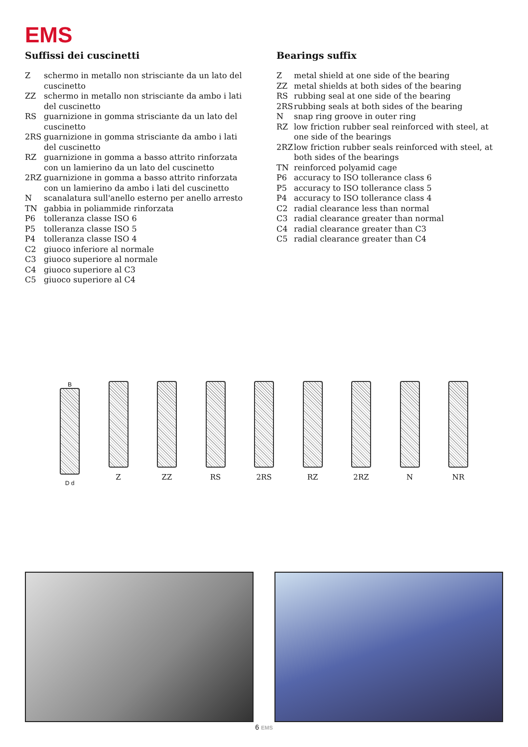EMS
Suffissi dei cuscinetti
Zschermo in metallo non strisciante da un lato del cuscinetto
ZZ schermo in metallo non strisciante da ambo i lati del cuscinetto
RS guarnizione in gomma strisciante da un lato del cuscinetto
2RS guarnizione in gomma strisciante da ambo i lati del cuscinetto
RZ guarnizione in gomma a basso attrito rinforzata con un lamierino da un lato del cuscinetto
2RZ guarnizione in gomma a basso attrito rinforzata con un lamierino da ambo i lati del cuscinetto
Nscanalatura sull'anello esterno per anello arresto
TN gabbia in poliammide rinforzata
P6 tolleranza classe ISO 6
P5 tolleranza classe ISO 5
P4 tolleranza classe ISO 4
C2 giuoco inferiore al normale
C3 giuoco superiore al normale
C4 giuoco superiore al C3
C5 giuoco superiore al C4
Bearings suffix
Zmetal shield at one side of the bearing
ZZ metal shields at both sides of the bearing
RS rubbing seal at one side of the bearing
2RS rubbing seals at both sides of the bearing
Nsnap ring groove in outer ring
RZ low friction rubber seal reinforced with steel, at one side of the bearings
2RZ low friction rubber seals reinforced with steel, at both sides of the bearings
TN reinforced polyamid cage
P6 accuracy to ISO tollerance class 6
P5 accuracy to ISO tollerance class 5
P4 accuracy to ISO tollerance class 4
C2 radial clearance less than normal
C3 radial clearance greater than normal
C4 radial clearance greater than C3
C5 radial clearance greater than C4
B
D d
Z ZZ RS 2RS RZ 2RZ N NR
6 EMS